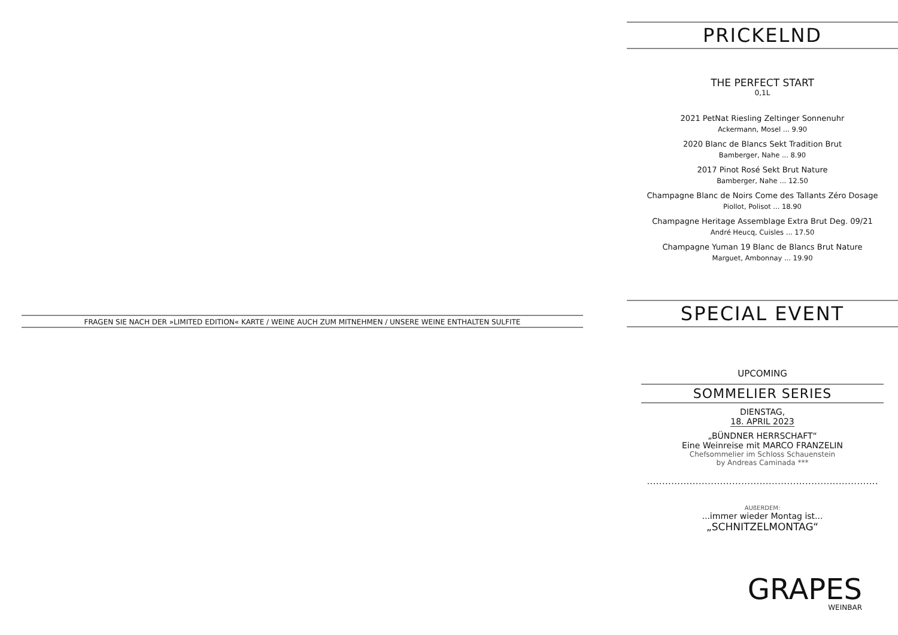FRAGEN SIE NACH DER »LIMITED EDITION« KARTE / WEINE AUCH ZUM MITNEHMEN / UNSERE WEINE ENTHALTEN SULFITE
PRICKELND
THE PERFECT START
0,1L
2021 PetNat Riesling Zeltinger Sonnenuhr
Ackermann, Mosel ... 9.90
2020 Blanc de Blancs Sekt Tradition Brut
Bamberger, Nahe ... 8.90
2017 Pinot Rosé Sekt Brut Nature
Bamberger, Nahe ... 12.50
Champagne Blanc de Noirs Come des Tallants Zéro Dosage
Piollot, Polisot ... 18.90
Champagne Heritage Assemblage Extra Brut Deg. 09/21
André Heucq, Cuisles ... 17.50
Champagne Yuman 19 Blanc de Blancs Brut Nature
Marguet, Ambonnay ... 19.90
SPECIAL EVENT
UPCOMING
SOMMELIER SERIES
DIENSTAG,
18. APRIL 2023
„BÜNDNER HERRSCHAFT“
Eine Weinreise mit MARCO FRANZELIN
Chefsommelier im Schloss Schauenstein
by Andreas Caminada ***
............................................................................
AUßERDEM:
...immer wieder Montag ist...
„SCHNITZELMONTAG“
GRAPES
WEINBAR